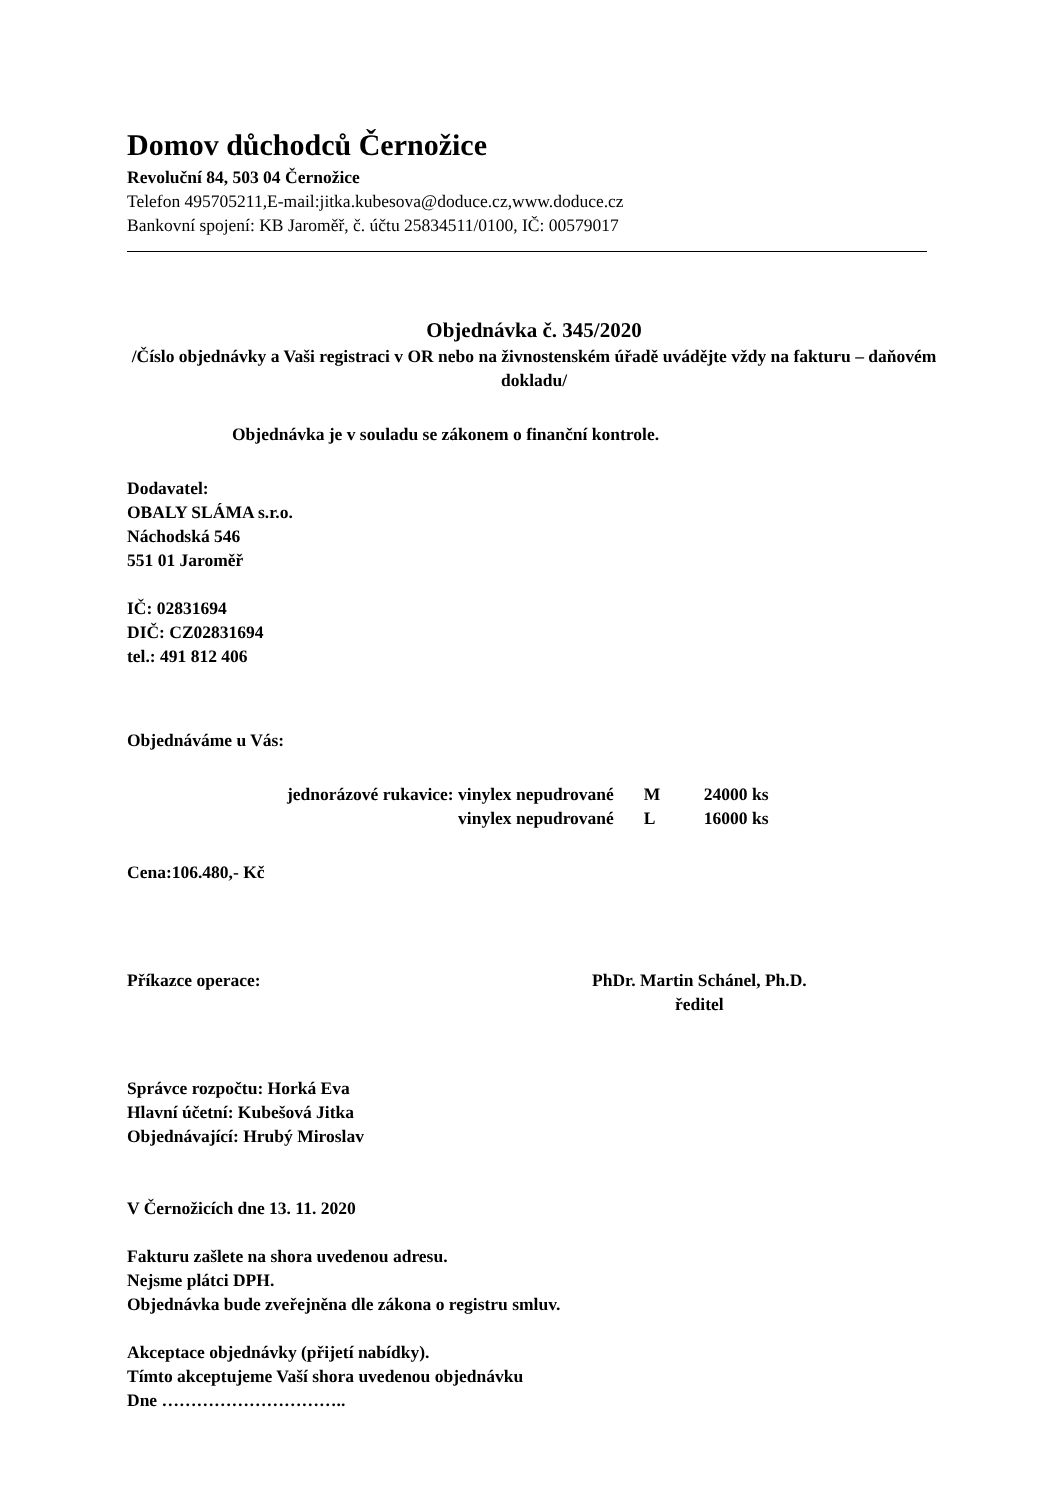Domov důchodců Černožice
Revoluční 84, 503 04 Černožice
Telefon 495705211,E-mail:jitka.kubesova@doduce.cz,www.doduce.cz
Bankovní spojení: KB Jaroměř, č. účtu 25834511/0100, IČ: 00579017
Objednávka č. 345/2020
/Číslo objednávky a Vaši registraci v OR nebo na živnostenském úřadě uvádějte vždy na fakturu – daňovém dokladu/
Objednávka je v souladu se zákonem o finanční kontrole.
Dodavatel:
OBALY SLÁMA s.r.o.
Náchodská 546
551 01 Jaroměř
IČ: 02831694
DIČ: CZ02831694
tel.: 491 812 406
Objednáváme u Vás:
| jednorázové rukavice: vinylex nepudrované | M | 24000 ks |
| vinylex nepudrované | L | 16000 ks |
Cena:106.480,- Kč
Příkazce operace: PhDr. Martin Schánel, Ph.D.
ředitel
Správce rozpočtu: Horká Eva
Hlavní účetní: Kubešová Jitka
Objednávající: Hrubý Miroslav
V Černožicích dne 13. 11. 2020
Fakturu zašlete na shora uvedenou adresu.
Nejsme plátci DPH.
Objednávka bude zveřejněna dle zákona o registru smluv.
Akceptace objednávky (přijetí nabídky).
Tímto akceptujeme Vaší shora uvedenou objednávku
Dne …………………………..